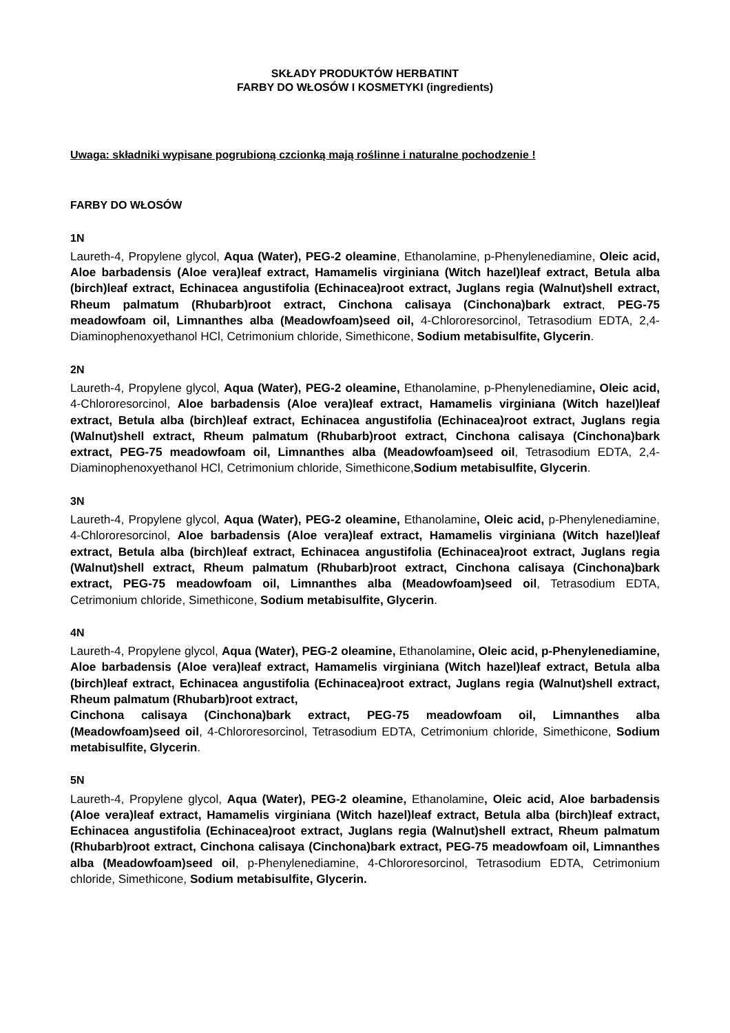SKŁADY PRODUKTÓW HERBATINT
FARBY DO WŁOSÓW I KOSMETYKI (ingredients)
Uwaga: składniki wypisane pogrubioną czcionką mają roślinne i naturalne pochodzenie !
FARBY DO WŁOSÓW
1N
Laureth-4, Propylene glycol, Aqua (Water), PEG-2 oleamine, Ethanolamine, p-Phenylenediamine, Oleic acid, Aloe barbadensis (Aloe vera)leaf extract, Hamamelis virginiana (Witch hazel)leaf extract, Betula alba (birch)leaf extract, Echinacea angustifolia (Echinacea)root extract, Juglans regia (Walnut)shell extract, Rheum palmatum (Rhubarb)root extract, Cinchona calisaya (Cinchona)bark extract, PEG-75 meadowfoam oil, Limnanthes alba (Meadowfoam)seed oil, 4-Chlororesorcinol, Tetrasodium EDTA, 2,4- Diaminophenoxyethanol HCl, Cetrimonium chloride, Simethicone, Sodium metabisulfite, Glycerin.
2N
Laureth-4, Propylene glycol, Aqua (Water), PEG-2 oleamine, Ethanolamine, p-Phenylenediamine, Oleic acid, 4-Chlororesorcinol, Aloe barbadensis (Aloe vera)leaf extract, Hamamelis virginiana (Witch hazel)leaf extract, Betula alba (birch)leaf extract, Echinacea angustifolia (Echinacea)root extract, Juglans regia (Walnut)shell extract, Rheum palmatum (Rhubarb)root extract, Cinchona calisaya (Cinchona)bark extract, PEG-75 meadowfoam oil, Limnanthes alba (Meadowfoam)seed oil, Tetrasodium EDTA, 2,4- Diaminophenoxyethanol HCl, Cetrimonium chloride, Simethicone,Sodium metabisulfite, Glycerin.
3N
Laureth-4, Propylene glycol, Aqua (Water), PEG-2 oleamine, Ethanolamine, Oleic acid, p-Phenylenediamine, 4-Chlororesorcinol, Aloe barbadensis (Aloe vera)leaf extract, Hamamelis virginiana (Witch hazel)leaf extract, Betula alba (birch)leaf extract, Echinacea angustifolia (Echinacea)root extract, Juglans regia (Walnut)shell extract, Rheum palmatum (Rhubarb)root extract, Cinchona calisaya (Cinchona)bark extract, PEG-75 meadowfoam oil, Limnanthes alba (Meadowfoam)seed oil, Tetrasodium EDTA, Cetrimonium chloride, Simethicone, Sodium metabisulfite, Glycerin.
4N
Laureth-4, Propylene glycol, Aqua (Water), PEG-2 oleamine, Ethanolamine, Oleic acid, p-Phenylenediamine, Aloe barbadensis (Aloe vera)leaf extract, Hamamelis virginiana (Witch hazel)leaf extract, Betula alba (birch)leaf extract, Echinacea angustifolia (Echinacea)root extract, Juglans regia (Walnut)shell extract, Rheum palmatum (Rhubarb)root extract,
Cinchona calisaya (Cinchona)bark extract, PEG-75 meadowfoam oil, Limnanthes alba (Meadowfoam)seed oil, 4-Chlororesorcinol, Tetrasodium EDTA, Cetrimonium chloride, Simethicone, Sodium metabisulfite, Glycerin.
5N
Laureth-4, Propylene glycol, Aqua (Water), PEG-2 oleamine, Ethanolamine, Oleic acid, Aloe barbadensis (Aloe vera)leaf extract, Hamamelis virginiana (Witch hazel)leaf extract, Betula alba (birch)leaf extract, Echinacea angustifolia (Echinacea)root extract, Juglans regia (Walnut)shell extract, Rheum palmatum (Rhubarb)root extract, Cinchona calisaya (Cinchona)bark extract, PEG-75 meadowfoam oil, Limnanthes alba (Meadowfoam)seed oil, p-Phenylenediamine, 4-Chlororesorcinol, Tetrasodium EDTA, Cetrimonium chloride, Simethicone, Sodium metabisulfite, Glycerin.